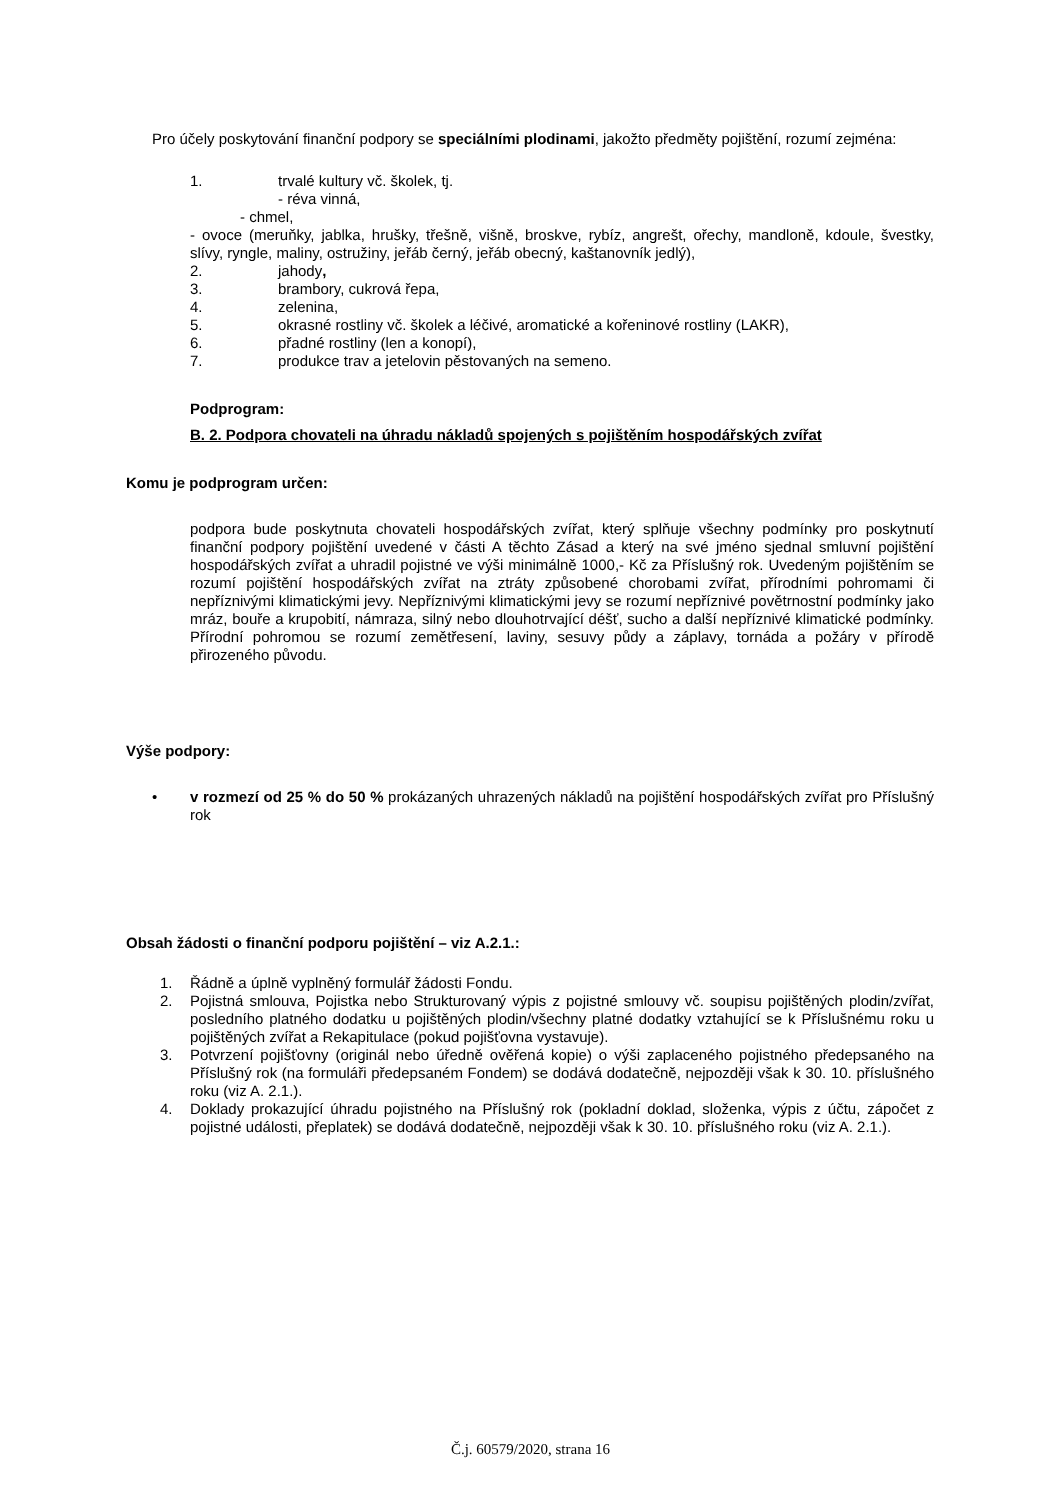Pro účely poskytování finanční podpory se speciálními plodinami, jakožto předměty pojištění, rozumí zejména:
1. trvalé kultury vč. školek, tj.
- réva vinná,
- chmel,
- ovoce (meruňky, jablka, hrušky, třešně, višně, broskve, rybíz, angrešt, ořechy, mandloně, kdoule, švestky, slívy, ryngle, maliny, ostružiny, jeřáb černý, jeřáb obecný, kaštanovník jedlý),
2. jahody,
3. brambory, cukrová řepa,
4. zelenina,
5. okrasné rostliny vč. školek a léčivé, aromatické a kořeninové rostliny (LAKR),
6. přadné rostliny (len a konopí),
7. produkce trav a jetelovin pěstovaných na semeno.
Podprogram:
B. 2. Podpora chovateli na úhradu nákladů spojených s pojištěním hospodářských zvířat
Komu je podprogram určen:
podpora bude poskytnuta chovateli hospodářských zvířat, který splňuje všechny podmínky pro poskytnutí finanční podpory pojištění uvedené v části A těchto Zásad a který na své jméno sjednal smluvní pojištění hospodářských zvířat a uhradil pojistné ve výši minimálně 1000,- Kč za Příslušný rok. Uvedeným pojištěním se rozumí pojištění hospodářských zvířat na ztráty způsobené chorobami zvířat, přírodními pohromami či nepříznivými klimatickými jevy. Nepříznivými klimatickými jevy se rozumí nepříznivé povětrnostní podmínky jako mráz, bouře a krupobití, námraza, silný nebo dlouhotrvající déšť, sucho a další nepříznivé klimatické podmínky. Přírodní pohromou se rozumí zemětřesení, laviny, sesuvy půdy a záplavy, tornáda a požáry v přírodě přirozeného původu.
Výše podpory:
• v rozmezí od 25 % do 50 % prokázaných uhrazených nákladů na pojištění hospodářských zvířat pro Příslušný rok
Obsah žádosti o finanční podporu pojištění – viz A.2.1.:
1. Řádně a úplně vyplněný formulář žádosti Fondu.
2. Pojistná smlouva, Pojistka nebo Strukturovaný výpis z pojistné smlouvy vč. soupisu pojištěných plodin/zvířat, posledního platného dodatku u pojištěných plodin/všechny platné dodatky vztahující se k Příslušnému roku u pojištěných zvířat a Rekapitulace (pokud pojišťovna vystavuje).
3. Potvrzení pojišťovny (originál nebo úředně ověřená kopie) o výši zaplaceného pojistného předepsaného na Příslušný rok (na formuláři předepsaném Fondem) se dodává dodatečně, nejpozději však k 30. 10. příslušného roku (viz A. 2.1.).
4. Doklady prokazující úhradu pojistného na Příslušný rok (pokladní doklad, složenka, výpis z účtu, zápočet z pojistné události, přeplatek) se dodává dodatečně, nejpozději však k 30. 10. příslušného roku (viz A. 2.1.).
Č.j. 60579/2020, strana 16